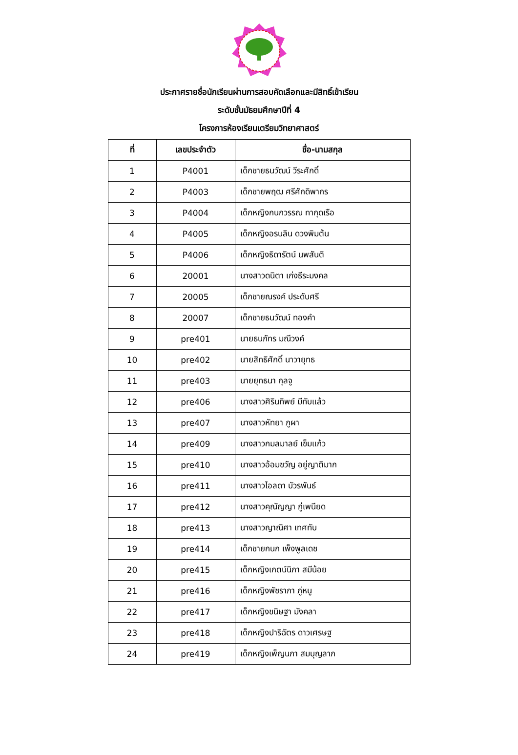ประกาศรายชื่อนักเรียนผ่านการสอบคัดเลือกและมีสิทธิ์เข้าเรียน
ระดับชั้นมัธยมศึกษาปีที่ 4
โครงการห้องเรียนเตรียมวิทยาศาสตร์
| ที่ | เลขประจำตัว | ชื่อ-นามสกุล |
| --- | --- | --- |
| 1 | P4001 | เด็กชายธนวัฒน์ วีระศักดิ์ |
| 2 | P4003 | เด็กชายพฤฒ ศรีศักดิพากร |
| 3 | P4004 | เด็กหญิงกนกวรรณ ทากุดเรือ |
| 4 | P4005 | เด็กหญิงอรนลิน ดวงพิมต้น |
| 5 | P4006 | เด็กหญิงธิดารัตน์ นพสันติ |
| 6 | 20001 | นางสาวดนิตา เก่งธีระมงคล |
| 7 | 20005 | เด็กชายณรงค์ ประดับศรี |
| 8 | 20007 | เด็กชายธนวัฒน์ ทองคำ |
| 9 | pre401 | นายธนภัทร มณีวงค์ |
| 10 | pre402 | นายสิทธิศักดิ์ นาวายุทธ |
| 11 | pre403 | นายยุทธนา กุลจู |
| 12 | pre406 | นางสาวศิรินทิพย์ มีทับแล้ว |
| 13 | pre407 | นางสาวหัทยา ภูผา |
| 14 | pre409 | นางสาวกมลมาลย์ เข็มแก้ว |
| 15 | pre410 | นางสาวอ้อมขวัญ อยู่ญาติมาก |
| 16 | pre411 | นางสาวไอลดา บัวรพันธ์ |
| 17 | pre412 | นางสาวคุณัญญา ภู่เพนียด |
| 18 | pre413 | นางสาวญาณิศา เทศทับ |
| 19 | pre414 | เด็กชายกนก เพ็งพูลเดช |
| 20 | pre415 | เด็กหญิงเกตน์นิภา สมีน้อย |
| 21 | pre416 | เด็กหญิงพัชราภา ภู่หนู |
| 22 | pre417 | เด็กหญิงขนิษฐา มังคลา |
| 23 | pre418 | เด็กหญิงปาริฉัตร ดาวเศรษฐ |
| 24 | pre419 | เด็กหญิงเพ็ญนภา สมบุญลาภ |